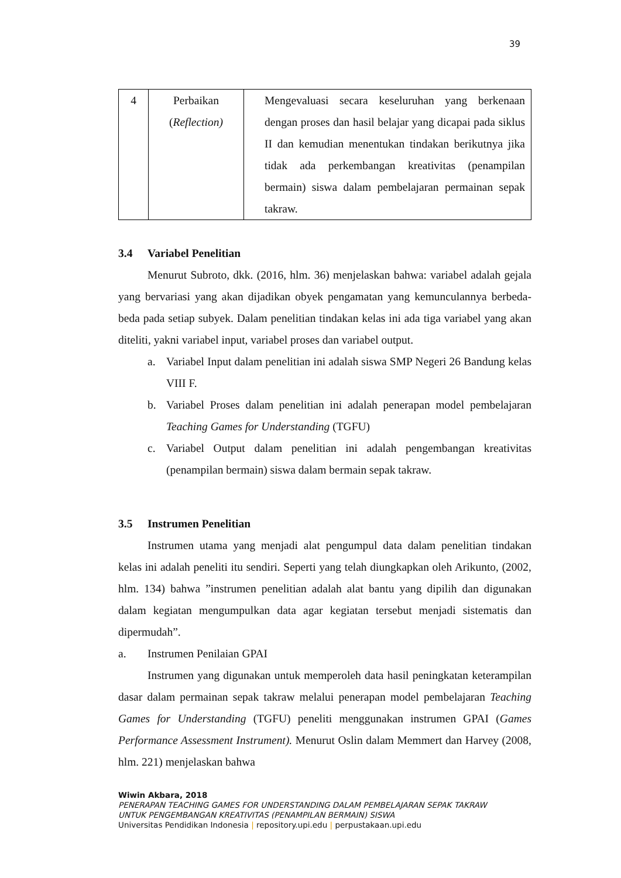39
| 4 | Perbaikan ( Reflection) | Mengevaluasi secara keseluruhan yang berkenaan dengan proses dan hasil belajar yang dicapai pada siklus II dan kemudian menentukan tindakan berikutnya jika tidak ada perkembangan kreativitas (penampilan bermain) siswa dalam pembelajaran permainan sepak takraw. |
3.4 Variabel Penelitian
Menurut Subroto, dkk. (2016, hlm. 36) menjelaskan bahwa: variabel adalah gejala yang bervariasi yang akan dijadikan obyek pengamatan yang kemunculannya berbeda-beda pada setiap subyek. Dalam penelitian tindakan kelas ini ada tiga variabel yang akan diteliti, yakni variabel input, variabel proses dan variabel output.
a. Variabel Input dalam penelitian ini adalah siswa SMP Negeri 26 Bandung kelas VIII F.
b. Variabel Proses dalam penelitian ini adalah penerapan model pembelajaran Teaching Games for Understanding (TGFU)
c. Variabel Output dalam penelitian ini adalah pengembangan kreativitas (penampilan bermain) siswa dalam bermain sepak takraw.
3.5 Instrumen Penelitian
Instrumen utama yang menjadi alat pengumpul data dalam penelitian tindakan kelas ini adalah peneliti itu sendiri. Seperti yang telah diungkapkan oleh Arikunto, (2002, hlm. 134) bahwa ”instrumen penelitian adalah alat bantu yang dipilih dan digunakan dalam kegiatan mengumpulkan data agar kegiatan tersebut menjadi sistematis dan dipermudah”.
a. Instrumen Penilaian GPAI
Instrumen yang digunakan untuk memperoleh data hasil peningkatan keterampilan dasar dalam permainan sepak takraw melalui penerapan model pembelajaran Teaching Games for Understanding (TGFU) peneliti menggunakan instrumen GPAI (Games Performance Assessment Instrument). Menurut Oslin dalam Memmert dan Harvey (2008, hlm. 221) menjelaskan bahwa
Wiwin Akbara, 2018
PENERAPAN TEACHING GAMES FOR UNDERSTANDING DALAM PEMBELAJARAN SEPAK TAKRAW
UNTUK PENGEMBANGAN KREATIVITAS (PENAMPILAN BERMAIN) SISWA
Universitas Pendidikan Indonesia | repository.upi.edu | perpustakaan.upi.edu